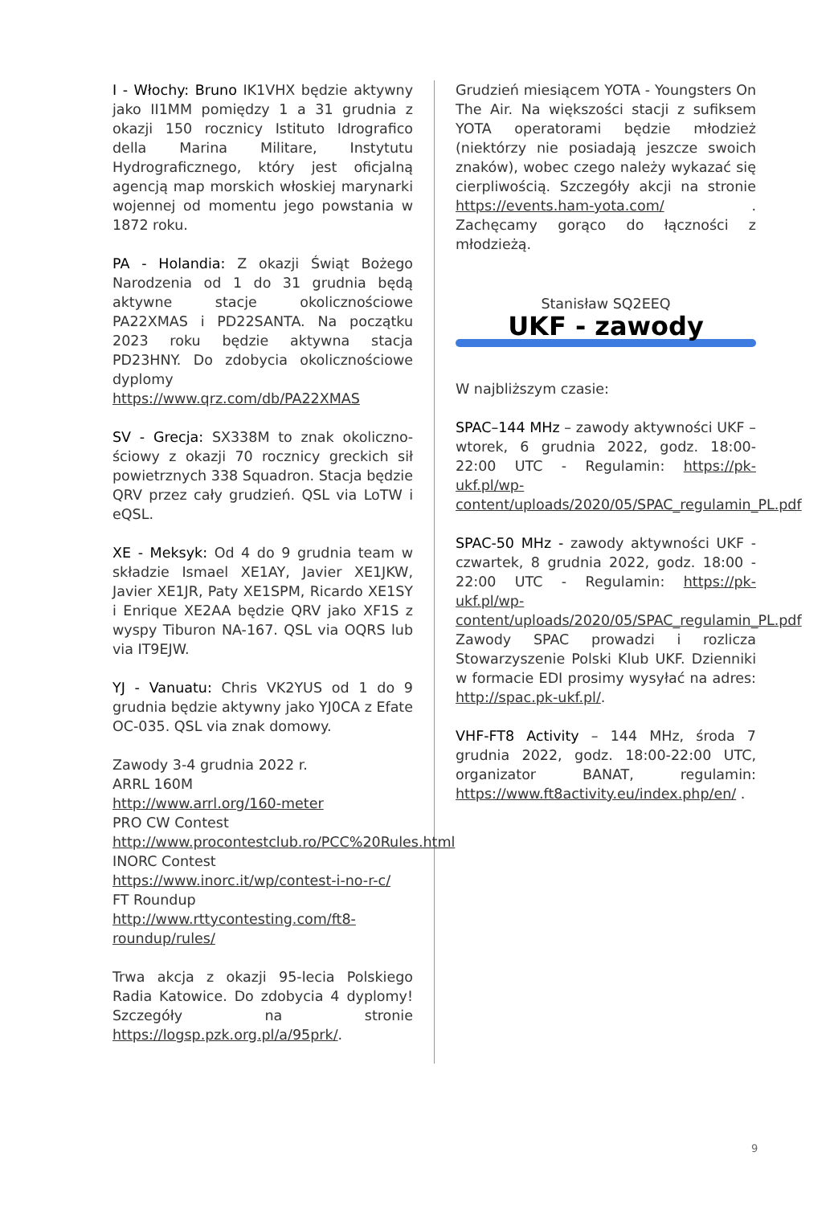I - Włochy: Bruno IK1VHX będzie aktywny jako II1MM pomiędzy 1 a 31 grudnia z okazji 150 rocznicy Istituto Idrografico della Marina Militare, Instytutu Hydrograficznego, który jest oficjalną agencją map morskich włoskiej marynarki wojennej od momentu jego powstania w 1872 roku.
PA - Holandia: Z okazji Świąt Bożego Narodzenia od 1 do 31 grudnia będą aktywne stacje okolicznościowe PA22XMAS i PD22SANTA. Na początku 2023 roku będzie aktywna stacja PD23HNY. Do zdobycia okolicznościowe dyplomy https://www.qrz.com/db/PA22XMAS
SV - Grecja: SX338M to znak okoliczno­ściowy z okazji 70 rocznicy greckich sił powietrznych 338 Squadron. Stacja będzie QRV przez cały grudzień. QSL via LoTW i eQSL.
XE - Meksyk: Od 4 do 9 grudnia team w składzie Ismael XE1AY, Javier XE1JKW, Javier XE1JR, Paty XE1SPM, Ricardo XE1SY i Enrique XE2AA będzie QRV jako XF1S z wyspy Tiburon NA-167. QSL via OQRS lub via IT9EJW.
YJ - Vanuatu: Chris VK2YUS od 1 do 9 grudnia będzie aktywny jako YJ0CA z Efate OC-035. QSL via znak domowy.
Zawody 3-4 grudnia 2022 r.
ARRL 160M
http://www.arrl.org/160-meter
PRO CW Contest
http://www.procontestclub.ro/PCC%20Rules.html
INORC Contest
https://www.inorc.it/wp/contest-i-no-r-c/
FT Roundup
http://www.rttycontesting.com/ft8-roundup/rules/
Trwa akcja z okazji 95-lecia Polskiego Radia Katowice. Do zdobycia 4 dyplomy! Szczegóły na stronie https://logsp.pzk.org.pl/a/95prk/.
Grudzień miesiącem YOTA - Youngsters On The Air. Na większości stacji z sufiksem YOTA operatorami będzie młodzież (niektórzy nie posiadają jeszcze swoich znaków), wobec czego należy wykazać się cierpliwością. Szczegóły akcji na stronie https://events.ham-yota.com/ . Zachęcamy gorąco do łączności z młodzieżą.
Stanisław SQ2EEQ
UKF - zawody
W najbliższym czasie:
SPAC–144 MHz – zawody aktywności UKF – wtorek, 6 grudnia 2022, godz. 18:00-22:00 UTC - Regulamin: https://pk-ukf.pl/wp-content/uploads/2020/05/SPAC_regulamin_PL.pdf
SPAC-50 MHz - zawody aktywności UKF - czwartek, 8 grudnia 2022, godz. 18:00 - 22:00 UTC - Regulamin: https://pk-ukf.pl/wp-content/uploads/2020/05/SPAC_regulamin_PL.pdf Zawody SPAC prowadzi i rozlicza Stowarzyszenie Polski Klub UKF. Dzienniki w formacie EDI prosimy wysyłać na adres: http://spac.pk-ukf.pl/.
VHF-FT8 Activity – 144 MHz, środa 7 grudnia 2022, godz. 18:00-22:00 UTC, organizator BANAT, regulamin: https://www.ft8activity.eu/index.php/en/ .
9